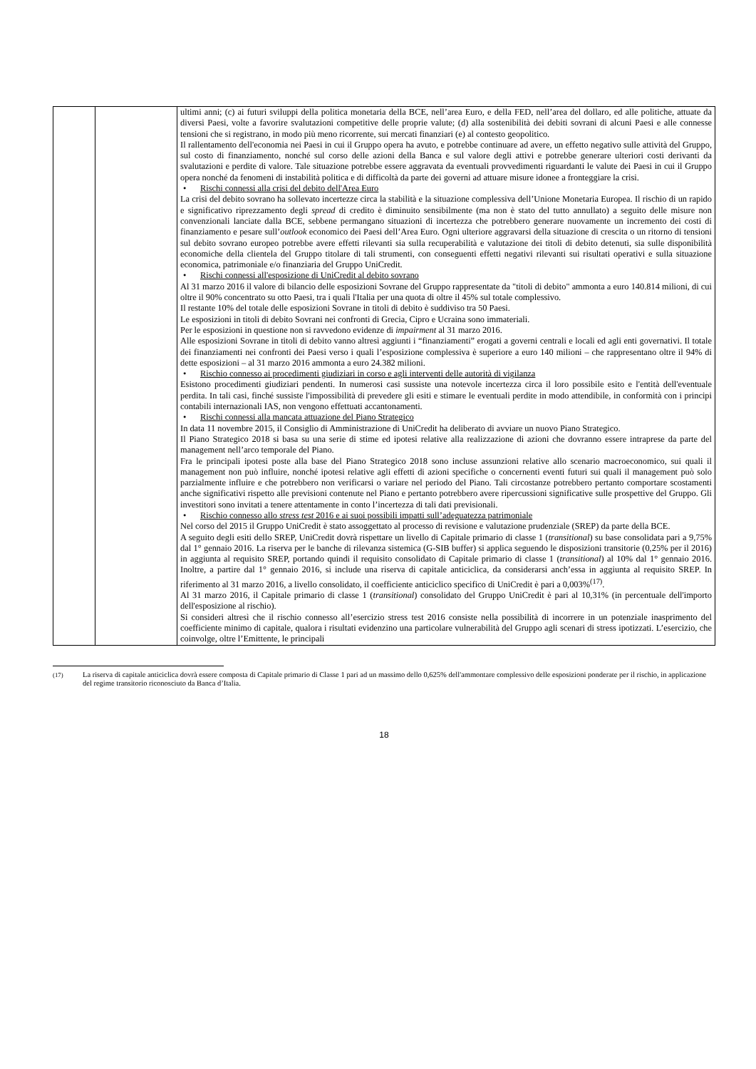| | | ultimi anni; (c) ai futuri sviluppi della politica monetaria della BCE, nell’area Euro, e della FED, nell’area del dollaro, ed alle politiche, attuate da diversi Paesi, volte a favorire svalutazioni competitive delle proprie valute; (d) alla sostenibilità dei debiti sovrani di alcuni Paesi e alle connesse tensioni che si registrano, in modo più meno ricorrente, sui mercati finanziari (e) al contesto geopolitico. Il rallentamento dell'economia nei Paesi in cui il Gruppo opera ha avuto, e potrebbe continuare ad avere, un effetto negativo sulle attività del Gruppo, sul costo di finanziamento, nonché sul corso delle azioni della Banca e sul valore degli attivi e potrebbe generare ulteriori costi derivanti da svalutazioni e perdite di valore. Tale situazione potrebbe essere aggravata da eventuali provvedimenti riguardanti le valute dei Paesi in cui il Gruppo opera nonché da fenomeni di instabilità politica e di difficoltà da parte dei governi ad attuare misure idonee a fronteggiare la crisi. • Rischi connessi alla crisi del debito dell'Area Euro La crisi del debito sovrano ha sollevato incertezze circa la stabilità e la situazione complessiva dell’Unione Monetaria Europea. Il rischio di un rapido e significativo riprezzamento degli spread di credito è diminuito sensibilmente (ma non è stato del tutto annullato) a seguito delle misure non convenzionali lanciate dalla BCE, sebbene permangano situazioni di incertezza che potrebbero generare nuovamente un incremento dei costi di finanziamento e pesare sull’ outlook economico dei Paesi dell’Area Euro. Ogni ulteriore aggravarsi della situazione di crescita o un ritorno di tensioni sul debito sovrano europeo potrebbe avere effetti rilevanti sia sulla recuperabilità e valutazione dei titoli di debito detenuti, sia sulle disponibilità economiche della clientela del Gruppo titolare di tali strumenti, con conseguenti effetti negativi rilevanti sui risultati operativi e sulla situazione economica, patrimoniale e/o finanziaria del Gruppo UniCredit. • Rischi connessi all'esposizione di UniCredit al debito sovrano Al 31 marzo 2016 il valore di bilancio delle esposizioni Sovrane del Gruppo rappresentate da "titoli di debito" ammonta a euro 140.814 milioni, di cui oltre il 90% concentrato su otto Paesi, tra i quali l'Italia per una quota di oltre il 45% sul totale complessivo. Il restante 10% del totale delle esposizioni Sovrane in titoli di debito è suddiviso tra 50 Paesi. Le esposizioni in titoli di debito Sovrani nei confronti di Grecia, Cipro e Ucraina sono immateriali. Per le esposizioni in questione non si ravvedono evidenze di impairment al 31 marzo 2016. Alle esposizioni Sovrane in titoli di debito vanno altresì aggiunti i “finanziamenti” erogati a governi centrali e locali ed agli enti governativi. Il totale dei finanziamenti nei confronti dei Paesi verso i quali l’esposizione complessiva è superiore a euro 140 milioni – che rappresentano oltre il 94% di dette esposizioni – al 31 marzo 2016 ammonta a euro 24.382 milioni. • Rischio connesso ai procedimenti giudiziari in corso e agli interventi delle autorità di vigilanza Esistono procedimenti giudiziari pendenti. In numerosi casi sussiste una notevole incertezza circa il loro possibile esito e l'entità dell'eventuale perdita. In tali casi, finché sussiste l'impossibilità di prevedere gli esiti e stimare le eventuali perdite in modo attendibile, in conformità con i principi contabili internazionali IAS, non vengono effettuati accantonamenti. • Rischi connessi alla mancata attuazione del Piano Strategico In data 11 novembre 2015, il Consiglio di Amministrazione di UniCredit ha deliberato di avviare un nuovo Piano Strategico. Il Piano Strategico 2018 si basa su una serie di stime ed ipotesi relative alla realizzazione di azioni che dovranno essere intraprese da parte del management nell’arco temporale del Piano. Fra le principali ipotesi poste alla base del Piano Strategico 2018 sono incluse assunzioni relative allo scenario macroeconomico, sui quali il management non può influire, nonché ipotesi relative agli effetti di azioni specifiche o concernenti eventi futuri sui quali il management può solo parzialmente influire e che potrebbero non verificarsi o variare nel periodo del Piano. Tali circostanze potrebbero pertanto comportare scostamenti anche significativi rispetto alle previsioni contenute nel Piano e pertanto potrebbero avere ripercussioni significative sulle prospettive del Gruppo. Gli investitori sono invitati a tenere attentamente in conto l’incertezza di tali dati previsionali. • Rischio connesso allo stress test 2016 e ai suoi possibili impatti sull’adeguatezza patrimoniale Nel corso del 2015 il Gruppo UniCredit è stato assoggettato al processo di revisione e valutazione prudenziale (SREP) da parte della BCE. A seguito degli esiti dello SREP, UniCredit dovrà rispettare un livello di Capitale primario di classe 1 ( transitional ) su base consolidata pari a 9,75% dal 1° gennaio 2016. La riserva per le banche di rilevanza sistemica (G-SIB buffer) si applica seguendo le disposizioni transitorie (0,25% per il 2016) in aggiunta al requisito SREP, portando quindi il requisito consolidato di Capitale primario di classe 1 ( transitional ) al 10% dal 1° gennaio 2016. Inoltre, a partire dal 1° gennaio 2016, si include una riserva di capitale anticiclica, da considerarsi anch’essa in aggiunta al requisito SREP. In riferimento al 31 marzo 2016, a livello consolidato, il coefficiente anticiclico specifico di UniCredit è pari a 0,003%<sup>(17)</sup>. Al 31 marzo 2016, il Capitale primario di classe 1 ( transitional ) consolidato del Gruppo UniCredit è pari al 10,31% (in percentuale dell'importo dell'esposizione al rischio). Si consideri altresì che il rischio connesso all’esercizio stress test 2016 consiste nella possibilità di incorrere in un potenziale inasprimento del coefficiente minimo di capitale, qualora i risultati evidenzino una particolare vulnerabilità del Gruppo agli scenari di stress ipotizzati. L’esercizio, che coinvolge, oltre l’Emittente, le principali |
<sup>(17)</sup> La riserva di capitale anticiclica dovrà essere composta di Capitale primario di Classe 1 pari ad un massimo dello 0,625% dell'ammontare complessivo delle esposizioni ponderate per il rischio, in applicazione del regime transitorio riconosciuto da Banca d’Italia.
18